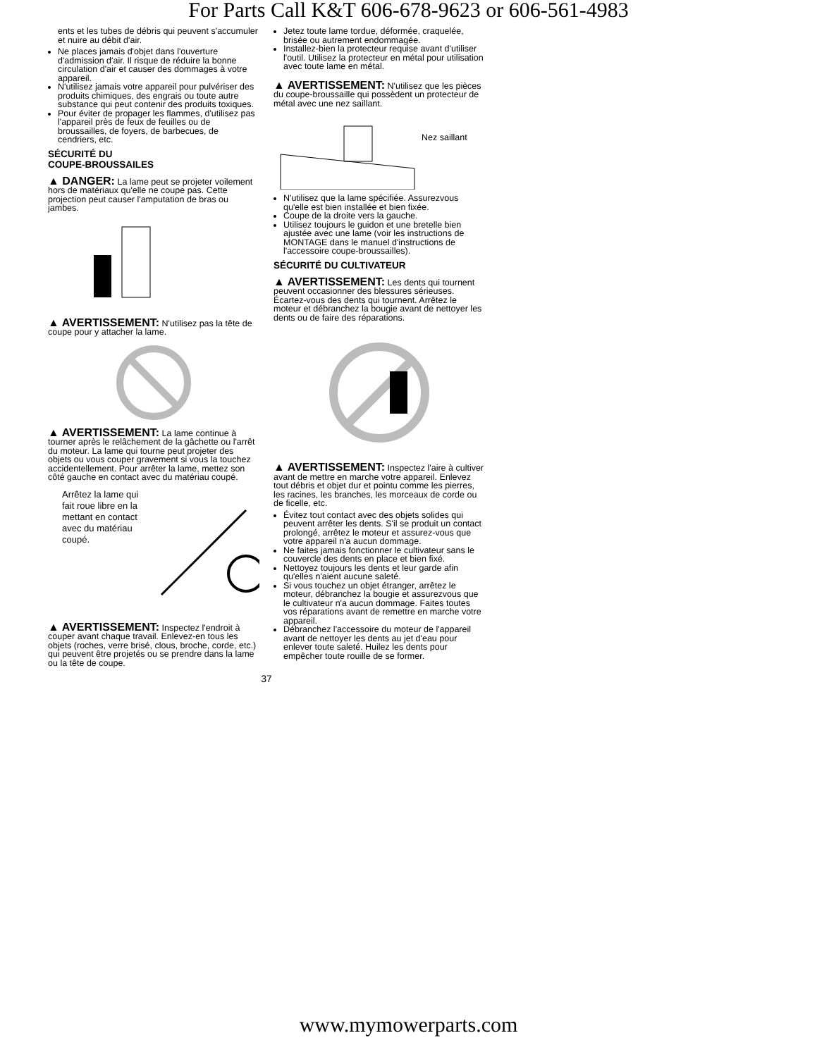For Parts Call K&T 606-678-9623 or 606-561-4983
ents et les tubes de débris qui peuvent s'accumuler et nuire au débit d'air.
Ne places jamais d'objet dans l'ouverture d'admission d'air. Il risque de réduire la bonne circulation d'air et causer des dommages à votre appareil.
N'utilisez jamais votre appareil pour pulvériser des produits chimiques, des engrais ou toute autre substance qui peut contenir des produits toxiques.
Pour éviter de propager les flammes, d'utilisez pas l'appareil près de feux de feuilles ou de broussailles, de foyers, de barbecues, de cendriers, etc.
SÉCURITÉ DU
COUPE-BROUSSAILES
▲ DANGER: La lame peut se projeter voilement hors de matériaux qu'elle ne coupe pas. Cette projection peut causer l'amputation de bras ou jambes.
▲ AVERTISSEMENT: N'utilisez pas la tête de coupe pour y attacher la lame.
▲ AVERTISSEMENT: La lame continue à tourner après le relâchement de la gâchette ou l'arrêt du moteur. La lame qui tourne peut projeter des objets ou vous couper gravement si vous la touchez accidentellement. Pour arrêter la lame, mettez son côté gauche en contact avec du matériau coupé.
Arrêtez la lame qui fait roue libre en la mettant en contact avec du matériau coupé.
▲ AVERTISSEMENT: Inspectez l'endroit à couper avant chaque travail. Enlevez-en tous les objets (roches, verre brisé, clous, broche, corde, etc.) qui peuvent être projetés ou se prendre dans la lame ou la tête de coupe.
Jetez toute lame tordue, déformée, craquelée, brisée ou autrement endommagée.
Installez-bien la protecteur requise avant d'utiliser l'outil. Utilisez la protecteur en métal pour utilisation avec toute lame en métal.
▲ AVERTISSEMENT: N'utilisez que les pièces du coupe-broussaille qui possèdent un protecteur de métal avec une nez saillant.
Nez saillant
N'utilisez que la lame spécifiée. Assurezvous qu'elle est bien installée et bien fixée.
Coupe de la droite vers la gauche.
Utilisez toujours le guidon et une bretelle bien ajustée avec une lame (voir les instructions de MONTAGE dans le manuel d'instructions de l'accessoire coupe-broussailles).
SÉCURITÉ DU CULTIVATEUR
▲ AVERTISSEMENT: Les dents qui tournent peuvent occasionner des blessures sérieuses. Écartez-vous des dents qui tournent. Arrêtez le moteur et débranchez la bougie avant de nettoyer les dents ou de faire des réparations.
▲ AVERTISSEMENT: Inspectez l'aire à cultiver avant de mettre en marche votre appareil. Enlevez tout débris et objet dur et pointu comme les pierres, les racines, les branches, les morceaux de corde ou de ficelle, etc.
Évitez tout contact avec des objets solides qui peuvent arrêter les dents. S'il se produit un contact prolongé, arrêtez le moteur et assurez-vous que votre appareil n'a aucun dommage.
Ne faites jamais fonctionner le cultivateur sans le couvercle des dents en place et bien fixé.
Nettoyez toujours les dents et leur garde afin qu'elles n'aient aucune saleté.
Si vous touchez un objet étranger, arrêtez le moteur, débranchez la bougie et assurezvous que le cultivateur n'a aucun dommage. Faites toutes vos réparations avant de remettre en marche votre appareil.
Débranchez l'accessoire du moteur de l'appareil avant de nettoyer les dents au jet d'eau pour enlever toute saleté. Huilez les dents pour empêcher toute rouille de se former.
37
www.mymowerparts.com